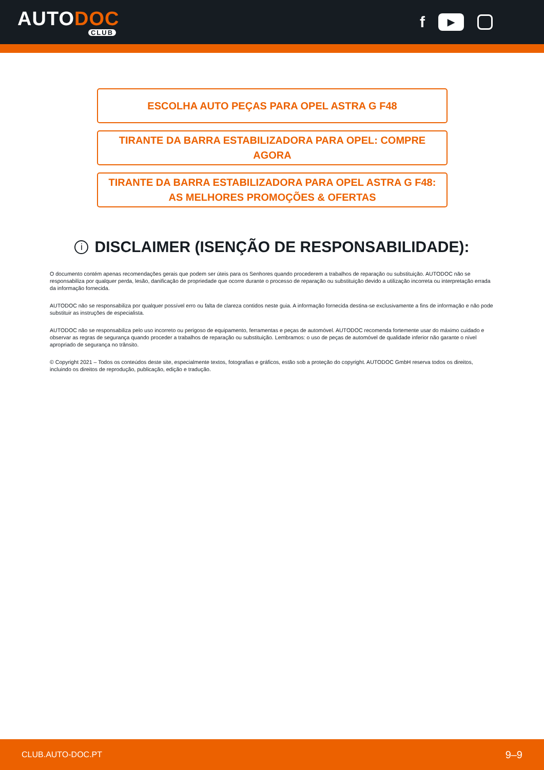AUTODOC
CLUB
f
▶
ESCOLHA AUTO PEÇAS PARA OPEL ASTRA G F48
TIRANTE DA BARRA ESTABILIZADORA PARA OPEL: COMPRE AGORA
TIRANTE DA BARRA ESTABILIZADORA PARA OPEL ASTRA G F48: AS MELHORES PROMOÇÕES & OFERTAS
i DISCLAIMER (ISENÇÃO DE RESPONSABILIDADE):
O documento contém apenas recomendações gerais que podem ser úteis para os Senhores quando procederem a trabalhos de reparação ou substituição. AUTODOC não se responsabiliza por qualquer perda, lesão, danificação de propriedade que ocorre durante o processo de reparação ou substituição devido a utilização incorreta ou interpretação errada da informação fornecida.
AUTODOC não se responsabiliza por qualquer possível erro ou falta de clareza contidos neste guia. A informação fornecida destina-se exclusivamente a fins de informação e não pode substituir as instruções de especialista.
AUTODOC não se responsabiliza pelo uso incorreto ou perigoso de equipamento, ferramentas e peças de automóvel. AUTODOC recomenda fortemente usar do máximo cuidado e observar as regras de segurança quando proceder a trabalhos de reparação ou substituição. Lembramos: o uso de peças de automóvel de qualidade inferior não garante o nível apropriado de segurança no trânsito.
© Copyright 2021 – Todos os conteúdos deste site, especialmente textos, fotografias e gráficos, estão sob a proteção do copyright. AUTODOC GmbH reserva todos os direitos, incluindo os direitos de reprodução, publicação, edição e tradução.
CLUB.AUTO-DOC.PT 9–9